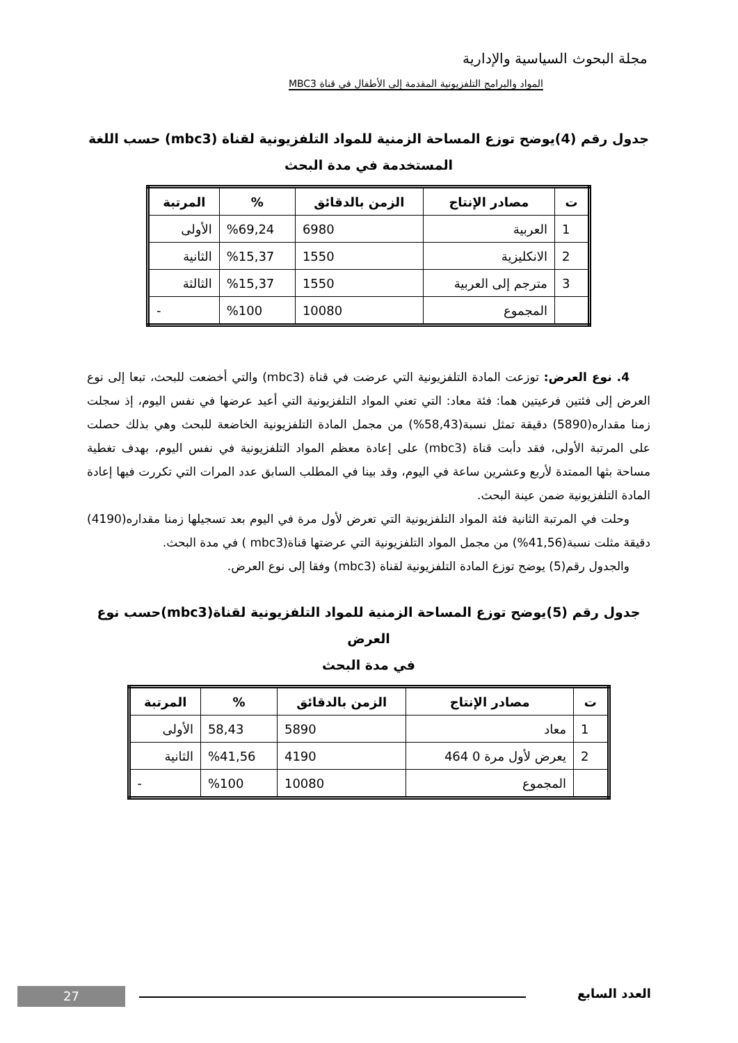مجلة البحوث السياسية والإدارية
المواد والبرامج التلفزيونية المقدمة إلى الأطفال في قناة MBC3
جدول رقم (4)يوضح توزع المساحة الزمنية للمواد التلفزيونية لقناة (mbc3) حسب اللغة
المستخدمة في مدة البحث
| ت | مصادر الإنتاج | الزمن بالدقائق | % | المرتبة |
| --- | --- | --- | --- | --- |
| 1 | العربية | 6980 | %69,24 | الأولى |
| 2 | الانكليزية | 1550 | %15,37 | الثانية |
| 3 | مترجم إلى العربية | 1550 | %15,37 | الثالثة |
| | المجموع | 10080 | %100 | - |
4. نوع العرض: توزعت المادة التلفزيونية التي عرضت في قناة (mbc3) والتي أخضعت للبحث، تبعا إلى نوع العرض إلى فئتين فرعيتين هما: فئة معاد: التي تعني المواد التلفزيونية التي أعيد عرضها في نفس اليوم، إذ سجلت زمنا مقداره(5890) دقيقة تمثل نسبة(58,43%) من مجمل المادة التلفزيونية الخاضعة للبحث وهي بذلك حصلت على المرتبة الأولى، فقد دأبت قناة (mbc3) على إعادة معظم المواد التلفزيونية في نفس اليوم، بهدف تغطية مساحة بثها الممتدة لأربع وعشرين ساعة في اليوم، وقد بينا في المطلب السابق عدد المرات التي تكررت فيها إعادة المادة التلفزيونية ضمن عينة البحث.
وحلت في المرتبة الثانية فئة المواد التلفزيونية التي تعرض لأول مرة في اليوم بعد تسجيلها زمنا مقداره(4190) دقيقة مثلت نسبة(41,56%) من مجمل المواد التلفزيونية التي عرضتها قناة(mbc3 ) في مدة البحث.
والجدول رقم(5) يوضح توزع المادة التلفزيونية لقناة (mbc3) وفقا إلى نوع العرض.
جدول رقم (5)يوضح توزع المساحة الزمنية للمواد التلفزيونية لقناة(mbc3)حسب نوع العرض
في مدة البحث
| ت | مصادر الإنتاج | الزمن بالدقائق | % | المرتبة |
| --- | --- | --- | --- | --- |
| 1 | معاد | 5890 | 58,43 | الأولى |
| 2 | يعرض لأول مرة 0 464 | 4190 | %41,56 | الثانية |
| | المجموع | 10080 | %100 | - |
العدد السابع 27